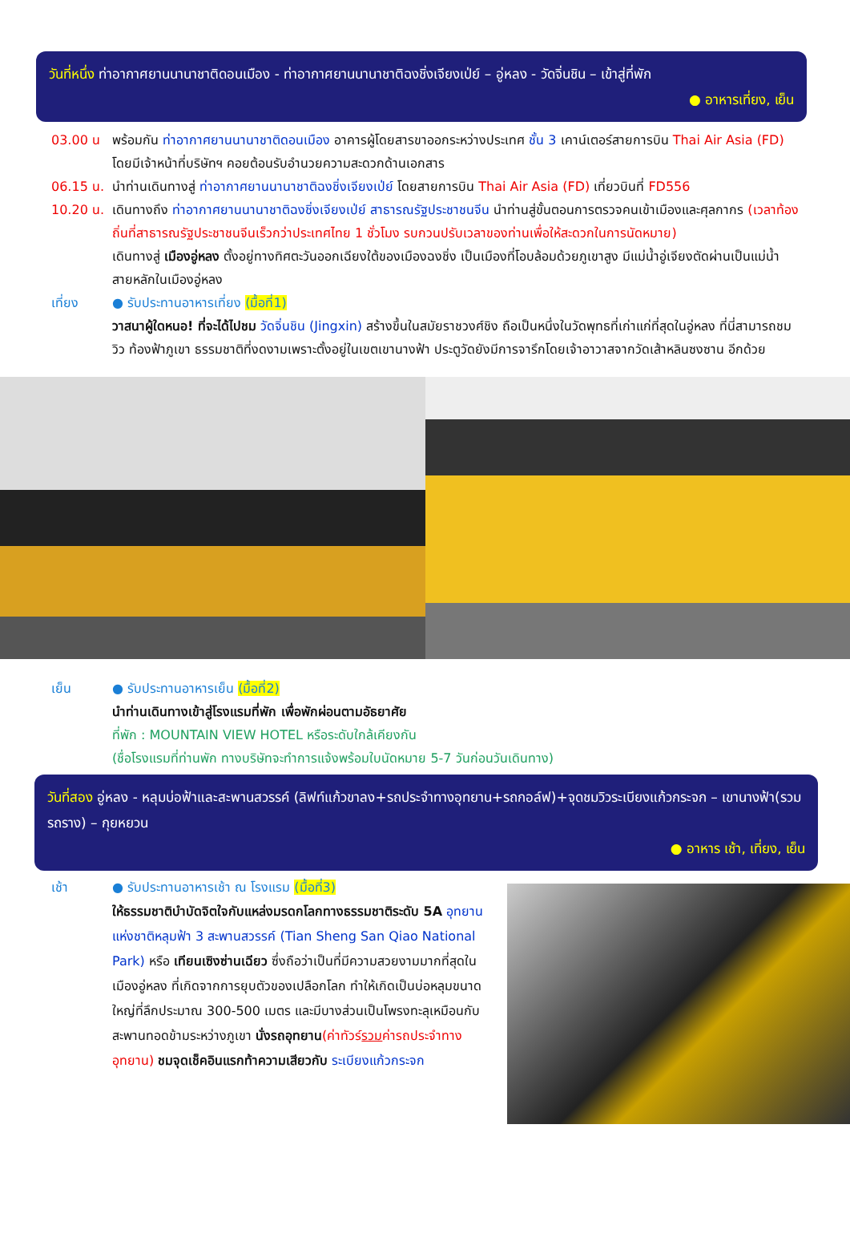วันที่หนึ่ง ท่าอากาศยานนานาชาติดอนเมือง - ท่าอากาศยานนานาชาติฉงชิ่งเจียงเป่ย์ – อู่หลง - วัดจิ่นชิน – เข้าสู่ที่พัก
● อาหารเที่ยง, เย็น
03.00 น พร้อมกัน ท่าอากาศยานนานาชาติดอนเมือง อาคารผู้โดยสารขาออกระหว่างประเทศ ชั้น 3 เคาน์เตอร์สายการบิน Thai Air Asia (FD) โดยมีเจ้าหน้าที่บริษัทฯ คอยต้อนรับอำนวยความสะดวกด้านเอกสาร
06.15 น.
นำท่านเดินทางสู่ ท่าอากาศยานนานาชาติฉงชิ่งเจียงเป่ย์ โดยสายการบิน Thai Air Asia (FD) เที่ยวบินที่ FD556
10.20 น.
เดินทางถึง ท่าอากาศยานนานาชาติฉงชิ่งเจียงเป่ย์ สาธารณรัฐประชาชนจีน นำท่านสู่ขั้นตอนการตรวจคนเข้าเมืองและศุลกากร (เวลาท้องถิ่นที่สาธารณรัฐประชาชนจีนเร็วกว่าประเทศไทย 1 ชั่วโมง รบกวนปรับเวลาของท่านเพื่อให้สะดวกในการนัดหมาย)
เดินทางสู่ เมืองอู่หลง ตั้งอยู่ทางทิศตะวันออกเฉียงใต้ของเมืองฉงชิ่ง เป็นเมืองที่โอบล้อมด้วยภูเขาสูง มีแม่น้ำอู่เจียงตัดผ่านเป็นแม่น้ำสายหลักในเมืองอู่หลง
เที่ยง ● รับประทานอาหารเที่ยง (มื้อที่1)
วาสนาผู้ใดหนอ! ที่จะได้ไปชม วัดจิ่นชิน (Jingxin) สร้างขึ้นในสมัยราชวงศ์ชิง ถือเป็นหนึ่งในวัดพุทธที่เก่าแก่ที่สุดในอู่หลง ที่นี่สามารถชมวิว ท้องฟ้าภูเขา ธรรมชาติที่งดงามเพราะตั้งอยู่ในเขตเขานางฟ้า ประตูวัดยังมีการจารึกโดยเจ้าอาวาสจากวัดเส้าหลินซงซาน อีกด้วย
เย็น ● รับประทานอาหารเย็น (มื้อที่2)
นำท่านเดินทางเข้าสู่โรงแรมที่พัก เพื่อพักผ่อนตามอัธยาศัย
ที่พัก : MOUNTAIN VIEW HOTEL หรือระดับใกล้เคียงกัน
(ชื่อโรงแรมที่ท่านพัก ทางบริษัทจะทำการแจ้งพร้อมใบนัดหมาย 5-7 วันก่อนวันเดินทาง)
วันที่สอง อู่หลง - หลุมบ่อฟ้าและสะพานสวรรค์ (ลิฟท์แก้วขาลง+รถประจำทางอุทยาน+รถกอล์ฟ)+จุดชมวิวระเบียงแก้วกระจก – เขานางฟ้า(รวมรถราง) – กุยหยวน
● อาหาร เช้า, เที่ยง, เย็น
เช้า ● รับประทานอาหารเช้า ณ โรงแรม (มื้อที่3)
ให้ธรรมชาติบำบัดจิตใจกับแหล่งมรดกโลกทางธรรมชาติระดับ 5A อุทยานแห่งชาติหลุมฟ้า 3 สะพานสวรรค์ (Tian Sheng San Qiao National Park) หรือ เทียนเซิงซ่านเฉียว ซึ่งถือว่าเป็นที่มีความสวยงามมากที่สุดในเมืองอู่หลง ที่เกิดจากการยุบตัวของเปลือกโลก ทำให้เกิดเป็นบ่อหลุมขนาดใหญ่ที่ลึกประมาณ 300-500 เมตร และมีบางส่วนเป็นโพรงทะลุเหมือนกับสะพานทอดข้ามระหว่างภูเขา นั่งรถอุทยาน(ค่าทัวร์รวมค่ารถประจำทางอุทยาน) ชมจุดเช็คอินแรกท้าความเสียวกับ ระเบียงแก้วกระจก